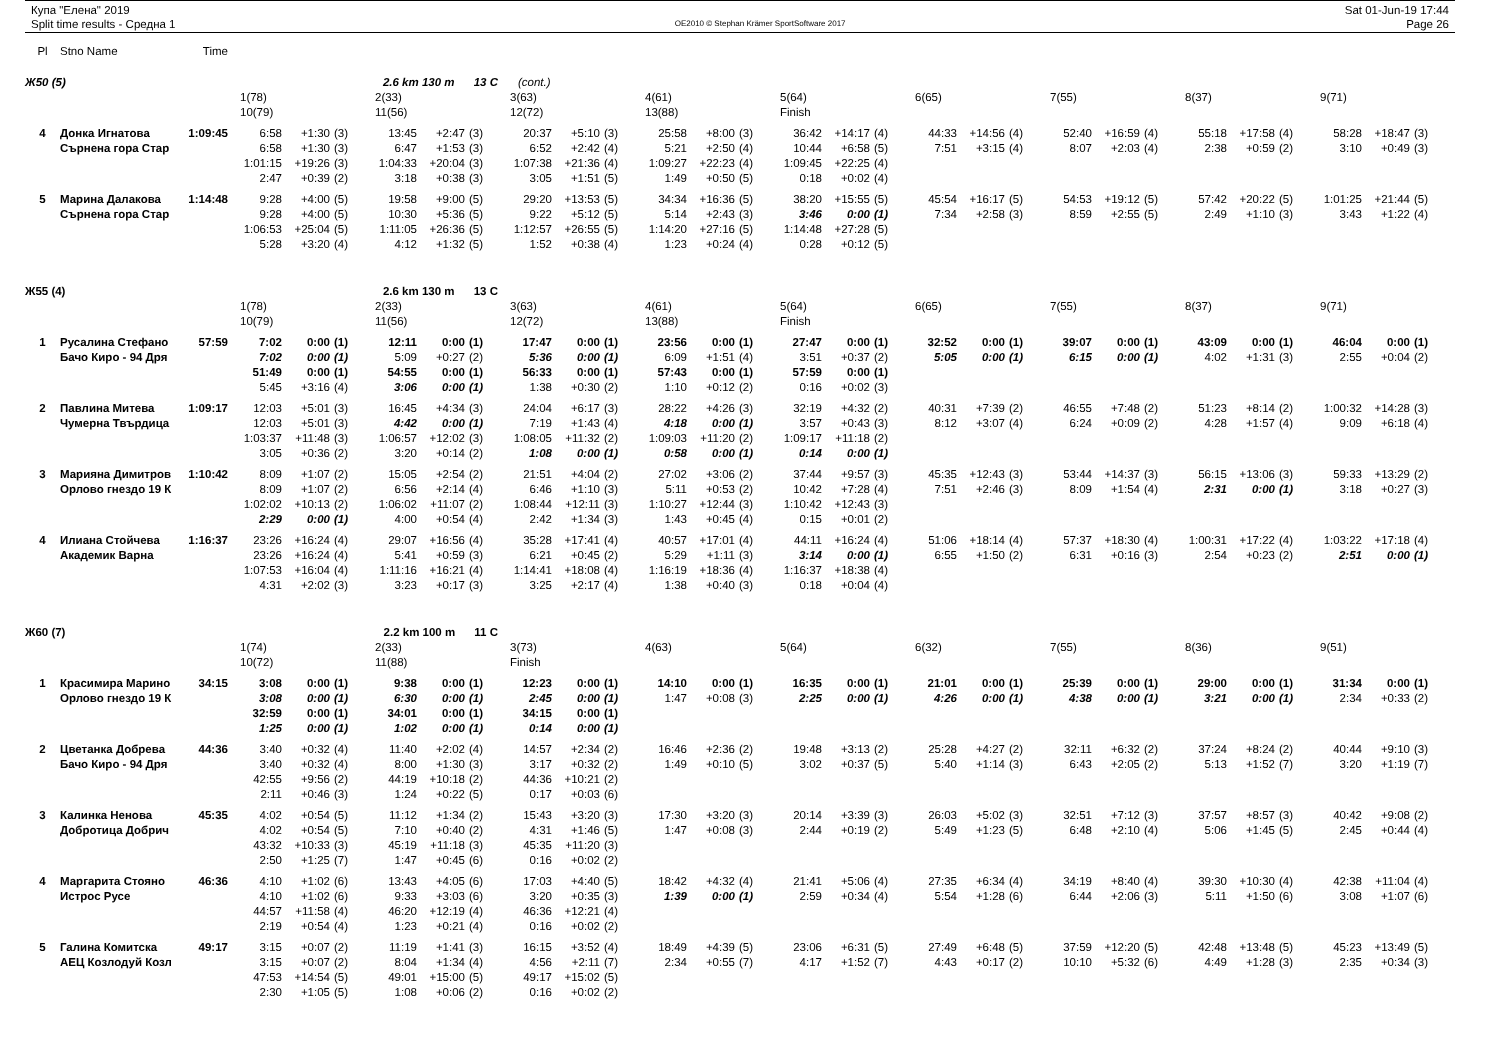Купа "Елена" 2019
Split time results - Средна 1
OE2010 © Stephan Krämer SportSoftware 2017
Sat 01-Jun-19 17:44
Page 26
| Pl | Stno Name | Time | | | | | | | | | | | | | | | | | | | | | | | | | | | |
| Ж50 (5) | | | 2.6 km 130 m 13 C | | | | | | (cont.) | | | | | | | | | | | | | | | | | | | | |
| | | | 1(78) | | | 2(33) | | | 3(63) | | | 4(61) | | | 5(64) | | | 6(65) | | | 7(55) | | | 8(37) | | | 9(71) | | |
| | | | 10(79) | | | 11(56) | | | 12(72) | | | 13(88) | | | Finish | | | | | | | | | | | | | | |
| 4 | Донка Игнатова | 1:09:45 | 6:58 | +1:30 | (3) | 13:45 | +2:47 | (3) | 20:37 | +5:10 | (3) | 25:58 | +8:00 | (3) | 36:42 | +14:17 | (4) | 44:33 | +14:56 | (4) | 52:40 | +16:59 | (4) | 55:18 | +17:58 | (4) | 58:28 | +18:47 | (3) |
| | Сърнена гора Стар | | 6:58 | +1:30 | (3) | 6:47 | +1:53 | (3) | 6:52 | +2:42 | (4) | 5:21 | +2:50 | (4) | 10:44 | +6:58 | (5) | 7:51 | +3:15 | (4) | 8:07 | +2:03 | (4) | 2:38 | +0:59 | (2) | 3:10 | +0:49 | (3) |
| | | | 1:01:15 | +19:26 | (3) | 1:04:33 | +20:04 | (3) | 1:07:38 | +21:36 | (4) | 1:09:27 | +22:23 | (4) | 1:09:45 | +22:25 | (4) | | | | | | | | | | | | |
| | | | 2:47 | +0:39 | (2) | 3:18 | +0:38 | (3) | 3:05 | +1:51 | (5) | 1:49 | +0:50 | (5) | 0:18 | +0:02 | (4) | | | | | | | | | | | | |
| 5 | Марина Далакова | 1:14:48 | 9:28 | +4:00 | (5) | 19:58 | +9:00 | (5) | 29:20 | +13:53 | (5) | 34:34 | +16:36 | (5) | 38:20 | +15:55 | (5) | 45:54 | +16:17 | (5) | 54:53 | +19:12 | (5) | 57:42 | +20:22 | (5) | 1:01:25 | +21:44 | (5) |
| | Сърнена гора Стар | | 9:28 | +4:00 | (5) | 10:30 | +5:36 | (5) | 9:22 | +5:12 | (5) | 5:14 | +2:43 | (3) | 3:46 | 0:00 | (1) | 7:34 | +2:58 | (3) | 8:59 | +2:55 | (5) | 2:49 | +1:10 | (3) | 3:43 | +1:22 | (4) |
| | | | 1:06:53 | +25:04 | (5) | 1:11:05 | +26:36 | (5) | 1:12:57 | +26:55 | (5) | 1:14:20 | +27:16 | (5) | 1:14:48 | +27:28 | (5) | | | | | | | | | | | | |
| | | | 5:28 | +3:20 | (4) | 4:12 | +1:32 | (5) | 1:52 | +0:38 | (4) | 1:23 | +0:24 | (4) | 0:28 | +0:12 | (5) | | | | | | | | | | | | |
| Ж55 (4) | | | 2.6 km 130 m 13 C | | | | | | | | | | | | | | | | | | | | | | | | | | |
| | | | 1(78) | | | 2(33) | | | 3(63) | | | 4(61) | | | 5(64) | | | 6(65) | | | 7(55) | | | 8(37) | | | 9(71) | | |
| | | | 10(79) | | | 11(56) | | | 12(72) | | | 13(88) | | | Finish | | | | | | | | | | | | | | |
| 1 | Русалина Стефано | 57:59 | 7:02 | 0:00 | (1) | 12:11 | 0:00 | (1) | 17:47 | 0:00 | (1) | 23:56 | 0:00 | (1) | 27:47 | 0:00 | (1) | 32:52 | 0:00 | (1) | 39:07 | 0:00 | (1) | 43:09 | 0:00 | (1) | 46:04 | 0:00 | (1) |
| | Бачо Киро - 94 Дря | | 7:02 | 0:00 | (1) | 5:09 | +0:27 | (2) | 5:36 | 0:00 | (1) | 6:09 | +1:51 | (4) | 3:51 | +0:37 | (2) | 5:05 | 0:00 | (1) | 6:15 | 0:00 | (1) | 4:02 | +1:31 | (3) | 2:55 | +0:04 | (2) |
| | | | 51:49 | 0:00 | (1) | 54:55 | 0:00 | (1) | 56:33 | 0:00 | (1) | 57:43 | 0:00 | (1) | 57:59 | 0:00 | (1) | | | | | | | | | | | | |
| | | | 5:45 | +3:16 | (4) | 3:06 | 0:00 | (1) | 1:38 | +0:30 | (2) | 1:10 | +0:12 | (2) | 0:16 | +0:02 | (3) | | | | | | | | | | | | |
| 2 | Павлина Митева | 1:09:17 | 12:03 | +5:01 | (3) | 16:45 | +4:34 | (3) | 24:04 | +6:17 | (3) | 28:22 | +4:26 | (3) | 32:19 | +4:32 | (2) | 40:31 | +7:39 | (2) | 46:55 | +7:48 | (2) | 51:23 | +8:14 | (2) | 1:00:32 | +14:28 | (3) |
| | Чумерна Твърдица | | 12:03 | +5:01 | (3) | 4:42 | 0:00 | (1) | 7:19 | +1:43 | (4) | 4:18 | 0:00 | (1) | 3:57 | +0:43 | (3) | 8:12 | +3:07 | (4) | 6:24 | +0:09 | (2) | 4:28 | +1:57 | (4) | 9:09 | +6:18 | (4) |
| | | | 1:03:37 | +11:48 | (3) | 1:06:57 | +12:02 | (3) | 1:08:05 | +11:32 | (2) | 1:09:03 | +11:20 | (2) | 1:09:17 | +11:18 | (2) | | | | | | | | | | | | |
| | | | 3:05 | +0:36 | (2) | 3:20 | +0:14 | (2) | 1:08 | 0:00 | (1) | 0:58 | 0:00 | (1) | 0:14 | 0:00 | (1) | | | | | | | | | | | | |
| 3 | Марияна Димитров | 1:10:42 | 8:09 | +1:07 | (2) | 15:05 | +2:54 | (2) | 21:51 | +4:04 | (2) | 27:02 | +3:06 | (2) | 37:44 | +9:57 | (3) | 45:35 | +12:43 | (3) | 53:44 | +14:37 | (3) | 56:15 | +13:06 | (3) | 59:33 | +13:29 | (2) |
| | Орлово гнездо 19 К | | 8:09 | +1:07 | (2) | 6:56 | +2:14 | (4) | 6:46 | +1:10 | (3) | 5:11 | +0:53 | (2) | 10:42 | +7:28 | (4) | 7:51 | +2:46 | (3) | 8:09 | +1:54 | (4) | 2:31 | 0:00 | (1) | 3:18 | +0:27 | (3) |
| | | | 1:02:02 | +10:13 | (2) | 1:06:02 | +11:07 | (2) | 1:08:44 | +12:11 | (3) | 1:10:27 | +12:44 | (3) | 1:10:42 | +12:43 | (3) | | | | | | | | | | | | |
| | | | 2:29 | 0:00 | (1) | 4:00 | +0:54 | (4) | 2:42 | +1:34 | (3) | 1:43 | +0:45 | (4) | 0:15 | +0:01 | (2) | | | | | | | | | | | | |
| 4 | Илиана Стойчева | 1:16:37 | 23:26 | +16:24 | (4) | 29:07 | +16:56 | (4) | 35:28 | +17:41 | (4) | 40:57 | +17:01 | (4) | 44:11 | +16:24 | (4) | 51:06 | +18:14 | (4) | 57:37 | +18:30 | (4) | 1:00:31 | +17:22 | (4) | 1:03:22 | +17:18 | (4) |
| | Академик Варна | | 23:26 | +16:24 | (4) | 5:41 | +0:59 | (3) | 6:21 | +0:45 | (2) | 5:29 | +1:11 | (3) | 3:14 | 0:00 | (1) | 6:55 | +1:50 | (2) | 6:31 | +0:16 | (3) | 2:54 | +0:23 | (2) | 2:51 | 0:00 | (1) |
| | | | 1:07:53 | +16:04 | (4) | 1:11:16 | +16:21 | (4) | 1:14:41 | +18:08 | (4) | 1:16:19 | +18:36 | (4) | 1:16:37 | +18:38 | (4) | | | | | | | | | | | | |
| | | | 4:31 | +2:02 | (3) | 3:23 | +0:17 | (3) | 3:25 | +2:17 | (4) | 1:38 | +0:40 | (3) | 0:18 | +0:04 | (4) | | | | | | | | | | | | |
| Ж60 (7) | | | 2.2 km 100 m 11 C | | | | | | | | | | | | | | | | | | | | | | | | | | |
| | | | 1(74) | | | 2(33) | | | 3(73) | | | 4(63) | | | 5(64) | | | 6(32) | | | 7(55) | | | 8(36) | | | 9(51) | | |
| | | | 10(72) | | | 11(88) | | | Finish | | | | | | | | | | | | | | | | | | | | |
| 1 | Красимира Марино | 34:15 | 3:08 | 0:00 | (1) | 9:38 | 0:00 | (1) | 12:23 | 0:00 | (1) | 14:10 | 0:00 | (1) | 16:35 | 0:00 | (1) | 21:01 | 0:00 | (1) | 25:39 | 0:00 | (1) | 29:00 | 0:00 | (1) | 31:34 | 0:00 | (1) |
| | Орлово гнездо 19 К | | 3:08 | 0:00 | (1) | 6:30 | 0:00 | (1) | 2:45 | 0:00 | (1) | 1:47 | +0:08 | (3) | 2:25 | 0:00 | (1) | 4:26 | 0:00 | (1) | 4:38 | 0:00 | (1) | 3:21 | 0:00 | (1) | 2:34 | +0:33 | (2) |
| | | | 32:59 | 0:00 | (1) | 34:01 | 0:00 | (1) | 34:15 | 0:00 | (1) | | | | | | | | | | | | | | | | | | |
| | | | 1:25 | 0:00 | (1) | 1:02 | 0:00 | (1) | 0:14 | 0:00 | (1) | | | | | | | | | | | | | | | | | | |
| 2 | Цветанка Добрева | 44:36 | 3:40 | +0:32 | (4) | 11:40 | +2:02 | (4) | 14:57 | +2:34 | (2) | 16:46 | +2:36 | (2) | 19:48 | +3:13 | (2) | 25:28 | +4:27 | (2) | 32:11 | +6:32 | (2) | 37:24 | +8:24 | (2) | 40:44 | +9:10 | (3) |
| | Бачо Киро - 94 Дря | | 3:40 | +0:32 | (4) | 8:00 | +1:30 | (3) | 3:17 | +0:32 | (2) | 1:49 | +0:10 | (5) | 3:02 | +0:37 | (5) | 5:40 | +1:14 | (3) | 6:43 | +2:05 | (2) | 5:13 | +1:52 | (7) | 3:20 | +1:19 | (7) |
| | | | 42:55 | +9:56 | (2) | 44:19 | +10:18 | (2) | 44:36 | +10:21 | (2) | | | | | | | | | | | | | | | | | | |
| | | | 2:11 | +0:46 | (3) | 1:24 | +0:22 | (5) | 0:17 | +0:03 | (6) | | | | | | | | | | | | | | | | | | |
| 3 | Калинка Ненова | 45:35 | 4:02 | +0:54 | (5) | 11:12 | +1:34 | (2) | 15:43 | +3:20 | (3) | 17:30 | +3:20 | (3) | 20:14 | +3:39 | (3) | 26:03 | +5:02 | (3) | 32:51 | +7:12 | (3) | 37:57 | +8:57 | (3) | 40:42 | +9:08 | (2) |
| | Добротица Добрич | | 4:02 | +0:54 | (5) | 7:10 | +0:40 | (2) | 4:31 | +1:46 | (5) | 1:47 | +0:08 | (3) | 2:44 | +0:19 | (2) | 5:49 | +1:23 | (5) | 6:48 | +2:10 | (4) | 5:06 | +1:45 | (5) | 2:45 | +0:44 | (4) |
| | | | 43:32 | +10:33 | (3) | 45:19 | +11:18 | (3) | 45:35 | +11:20 | (3) | | | | | | | | | | | | | | | | | | |
| | | | 2:50 | +1:25 | (7) | 1:47 | +0:45 | (6) | 0:16 | +0:02 | (2) | | | | | | | | | | | | | | | | | | |
| 4 | Маргарита Стояно | 46:36 | 4:10 | +1:02 | (6) | 13:43 | +4:05 | (6) | 17:03 | +4:40 | (5) | 18:42 | +4:32 | (4) | 21:41 | +5:06 | (4) | 27:35 | +6:34 | (4) | 34:19 | +8:40 | (4) | 39:30 | +10:30 | (4) | 42:38 | +11:04 | (4) |
| | Истрос Русе | | 4:10 | +1:02 | (6) | 9:33 | +3:03 | (6) | 3:20 | +0:35 | (3) | 1:39 | 0:00 | (1) | 2:59 | +0:34 | (4) | 5:54 | +1:28 | (6) | 6:44 | +2:06 | (3) | 5:11 | +1:50 | (6) | 3:08 | +1:07 | (6) |
| | | | 44:57 | +11:58 | (4) | 46:20 | +12:19 | (4) | 46:36 | +12:21 | (4) | | | | | | | | | | | | | | | | | | |
| | | | 2:19 | +0:54 | (4) | 1:23 | +0:21 | (4) | 0:16 | +0:02 | (2) | | | | | | | | | | | | | | | | | | |
| 5 | Галина Комитска | 49:17 | 3:15 | +0:07 | (2) | 11:19 | +1:41 | (3) | 16:15 | +3:52 | (4) | 18:49 | +4:39 | (5) | 23:06 | +6:31 | (5) | 27:49 | +6:48 | (5) | 37:59 | +12:20 | (5) | 42:48 | +13:48 | (5) | 45:23 | +13:49 | (5) |
| | АЕЦ Козлодуй Козл | | 3:15 | +0:07 | (2) | 8:04 | +1:34 | (4) | 4:56 | +2:11 | (7) | 2:34 | +0:55 | (7) | 4:17 | +1:52 | (7) | 4:43 | +0:17 | (2) | 10:10 | +5:32 | (6) | 4:49 | +1:28 | (3) | 2:35 | +0:34 | (3) |
| | | | 47:53 | +14:54 | (5) | 49:01 | +15:00 | (5) | 49:17 | +15:02 | (5) | | | | | | | | | | | | | | | | | | |
| | | | 2:30 | +1:05 | (5) | 1:08 | +0:06 | (2) | 0:16 | +0:02 | (2) | | | | | | | | | | | | | | | | | | |